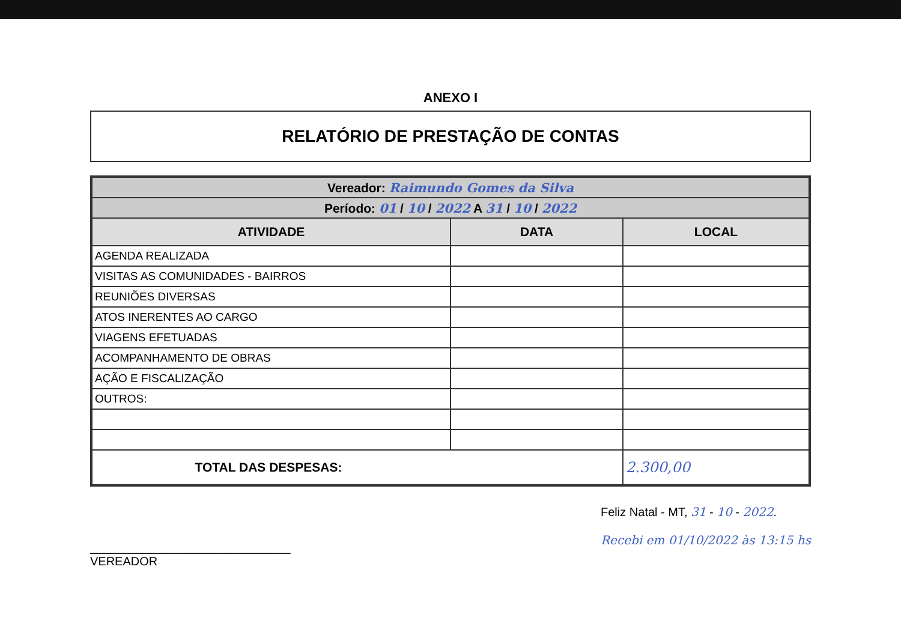ANEXO I
RELATÓRIO DE PRESTAÇÃO DE CONTAS
| Vereador: Raimundo Gomes da Silva | | |
| Período: 01 / 10 / 2022 A 31 / 10 / 2022 | | |
| ATIVIDADE | DATA | LOCAL |
| AGENDA REALIZADA | | |
| VISITAS AS COMUNIDADES - BAIRROS | | |
| REUNIÕES DIVERSAS | | |
| ATOS INERENTES AO CARGO | | |
| VIAGENS EFETUADAS | | |
| ACOMPANHAMENTO DE OBRAS | | |
| AÇÃO E FISCALIZAÇÃO | | |
| OUTROS: | | |
| TOTAL DAS DESPESAS: | | 2.300,00 |
______________________________
VEREADOR
Feliz Natal - MT, 31 - 10 - 2022.
Recebi em 01/10/2022 às 13:15 hs